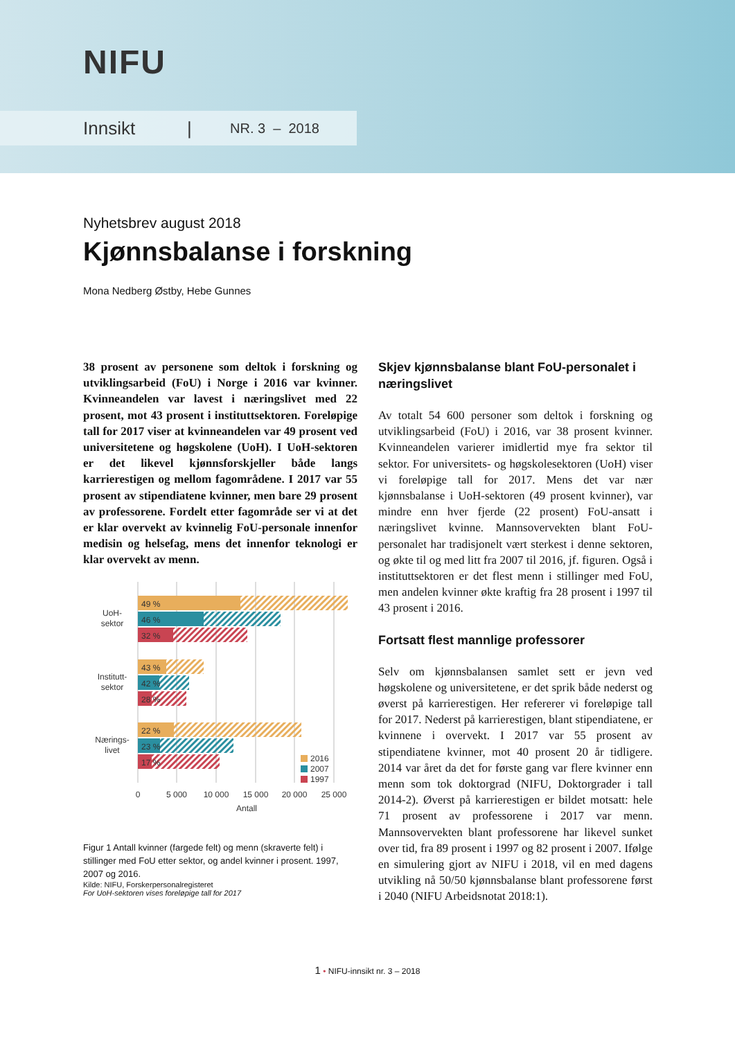NIFU
Innsikt | NR. 3 – 2018
Nyhetsbrev august 2018
Kjønnsbalanse i forskning
Mona Nedberg Østby, Hebe Gunnes
38 prosent av personene som deltok i forskning og utviklingsarbeid (FoU) i Norge i 2016 var kvinner. Kvinneandelen var lavest i næringslivet med 22 prosent, mot 43 prosent i instituttsektoren. Foreløpige tall for 2017 viser at kvinneandelen var 49 prosent ved universitetene og høgskolene (UoH). I UoH-sektoren er det likevel kjønnsforskjeller både langs karrierestigen og mellom fagområdene. I 2017 var 55 prosent av stipendiatene kvinner, men bare 29 prosent av professorene. Fordelt etter fagområde ser vi at det er klar overvekt av kvinnelig FoU-personale innenfor medisin og helsefag, mens det innenfor teknologi er klar overvekt av menn.
49 %
46 %
32 %
43 %
42 %
28 %
22 %
23 %
17 %
UoH-
sektor
Institutt-
sektor
Nærings-
livet
0
5 000
10 000
15 000
20 000
25 000
Antall
2016
2007
1997
Figur 1 Antall kvinner (fargede felt) og menn (skraverte felt) i stillinger med FoU etter sektor, og andel kvinner i prosent. 1997, 2007 og 2016.
Kilde: NIFU, Forskerpersonalregisteret
For UoH-sektoren vises foreløpige tall for 2017
Skjev kjønnsbalanse blant FoU-personalet i næringslivet
Av totalt 54 600 personer som deltok i forskning og utviklingsarbeid (FoU) i 2016, var 38 prosent kvinner. Kvinneandelen varierer imidlertid mye fra sektor til sektor. For universitets- og høgskolesektoren (UoH) viser vi foreløpige tall for 2017. Mens det var nær kjønnsbalanse i UoH-sektoren (49 prosent kvinner), var mindre enn hver fjerde (22 prosent) FoU-ansatt i næringslivet kvinne. Mannsovervekten blant FoU-personalet har tradisjonelt vært sterkest i denne sektoren, og økte til og med litt fra 2007 til 2016, jf. figuren. Også i instituttsektoren er det flest menn i stillinger med FoU, men andelen kvinner økte kraftig fra 28 prosent i 1997 til 43 prosent i 2016.
Fortsatt flest mannlige professorer
Selv om kjønnsbalansen samlet sett er jevn ved høgskolene og universitetene, er det sprik både nederst og øverst på karrierestigen. Her refererer vi foreløpige tall for 2017. Nederst på karrierestigen, blant stipendiatene, er kvinnene i overvekt. I 2017 var 55 prosent av stipendiatene kvinner, mot 40 prosent 20 år tidligere. 2014 var året da det for første gang var flere kvinner enn menn som tok doktorgrad (NIFU, Doktorgrader i tall 2014-2). Øverst på karrierestigen er bildet motsatt: hele 71 prosent av professorene i 2017 var menn. Mannsovervekten blant professorene har likevel sunket over tid, fra 89 prosent i 1997 og 82 prosent i 2007. Ifølge en simulering gjort av NIFU i 2018, vil en med dagens utvikling nå 50/50 kjønnsbalanse blant professorene først i 2040 (NIFU Arbeidsnotat 2018:1).
1 • NIFU-innsikt nr. 3 – 2018